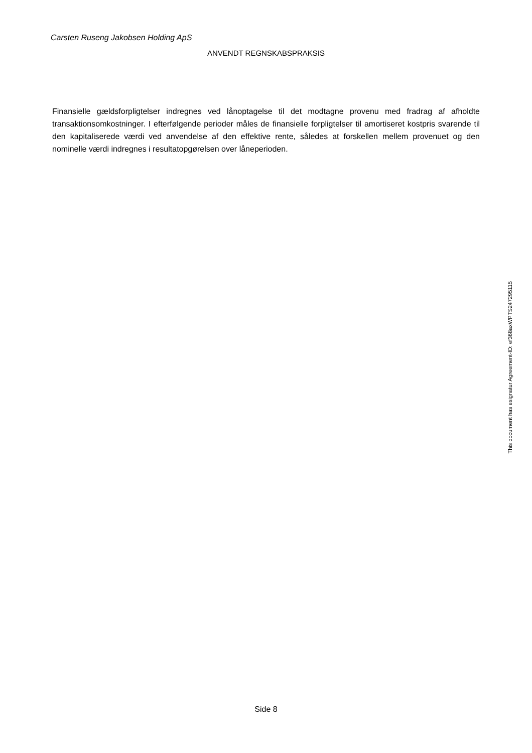Carsten Ruseng Jakobsen Holding ApS
ANVENDT REGNSKABSPRAKSIS
Finansielle gældsforpligtelser indregnes ved lånoptagelse til det modtagne provenu med fradrag af afholdte transaktionsomkostninger. I efterfølgende perioder måles de finansielle forpligtelser til amortiseret kostpris svarende til den kapitaliserede værdi ved anvendelse af den effektive rente, således at forskellen mellem provenuet og den nominelle værdi indregnes i resultatopgørelsen over låneperioden.
This document has esignatur Agreement-ID: ef368axWPTS247295115
Side 8